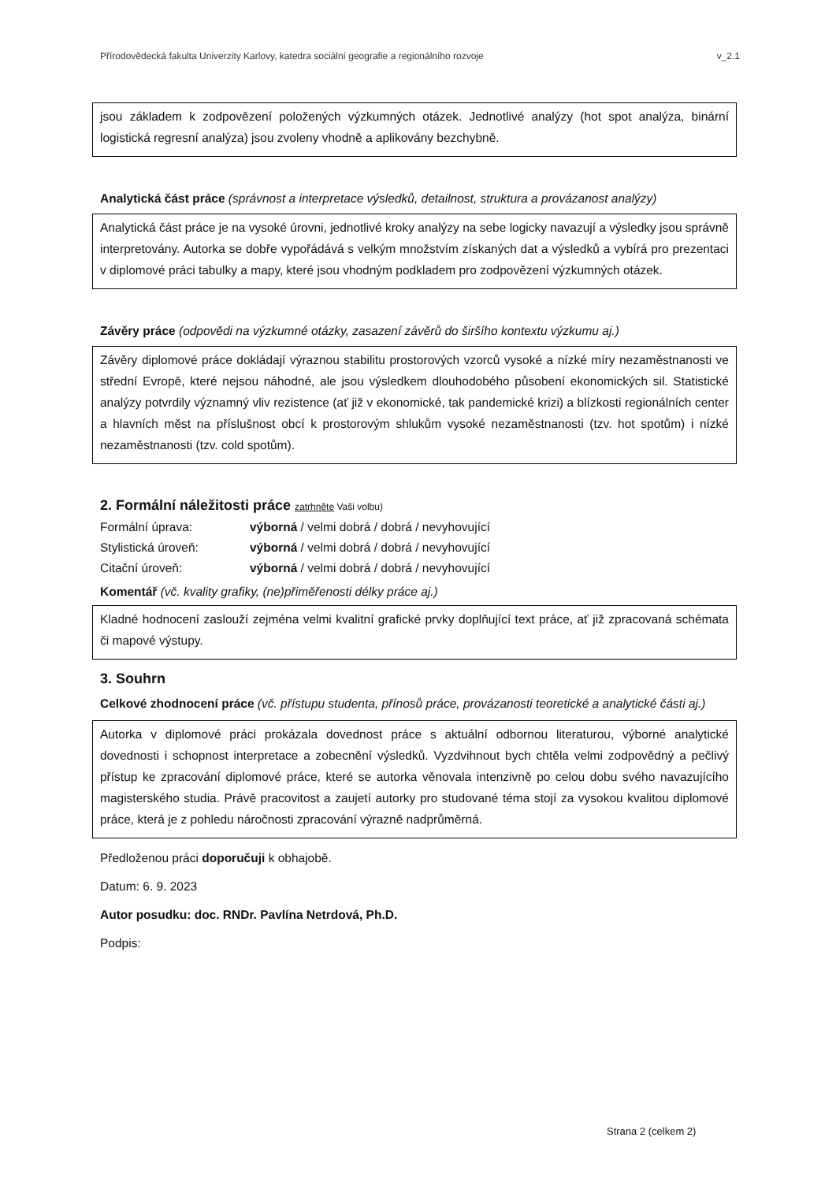Přírodovědecká fakulta Univerzity Karlovy, katedra sociální geografie a regionálního rozvoje v_2.1
jsou základem k zodpovězení položených výzkumných otázek. Jednotlivé analýzy (hot spot analýza, binární logistická regresní analýza) jsou zvoleny vhodně a aplikovány bezchybně.
Analytická část práce (správnost a interpretace výsledků, detailnost, struktura a provázanost analýzy)
Analytická část práce je na vysoké úrovni, jednotlivé kroky analýzy na sebe logicky navazují a výsledky jsou správně interpretovány. Autorka se dobře vypořádává s velkým množstvím získaných dat a výsledků a vybírá pro prezentaci v diplomové práci tabulky a mapy, které jsou vhodným podkladem pro zodpovězení výzkumných otázek.
Závěry práce (odpovědi na výzkumné otázky, zasazení závěrů do širšího kontextu výzkumu aj.)
Závěry diplomové práce dokládají výraznou stabilitu prostorových vzorců vysoké a nízké míry nezaměstnanosti ve střední Evropě, které nejsou náhodné, ale jsou výsledkem dlouhodobého působení ekonomických sil. Statistické analýzy potvrdily významný vliv rezistence (ať již v ekonomické, tak pandemické krizi) a blízkosti regionálních center a hlavních měst na příslušnost obcí k prostorovým shlukům vysoké nezaměstnanosti (tzv. hot spotům) i nízké nezaměstnanosti (tzv. cold spotům).
2. Formální náležitosti práce zatrhněte Vaši volbu)
Formální úprava: výborná / velmi dobrá / dobrá / nevyhovující
Stylistická úroveň: výborná / velmi dobrá / dobrá / nevyhovující
Citační úroveň: výborná / velmi dobrá / dobrá / nevyhovující
Komentář (vč. kvality grafiky, (ne)přiměřenosti délky práce aj.)
Kladné hodnocení zaslouží zejména velmi kvalitní grafické prvky doplňující text práce, ať již zpracovaná schémata či mapové výstupy.
3. Souhrn
Celkové zhodnocení práce (vč. přístupu studenta, přínosů práce, provázanosti teoretické a analytické části aj.)
Autorka v diplomové práci prokázala dovednost práce s aktuální odbornou literaturou, výborné analytické dovednosti i schopnost interpretace a zobecnění výsledků. Vyzdvihnout bych chtěla velmi zodpovědný a pečlivý přístup ke zpracování diplomové práce, které se autorka věnovala intenzivně po celou dobu svého navazujícího magisterského studia. Právě pracovitost a zaujetí autorky pro studované téma stojí za vysokou kvalitou diplomové práce, která je z pohledu náročnosti zpracování výrazně nadprůměrná.
Předloženou práci doporučuji k obhajobě.
Datum: 6. 9. 2023
Autor posudku: doc. RNDr. Pavlína Netrdová, Ph.D.
Podpis:
Strana 2 (celkem 2)